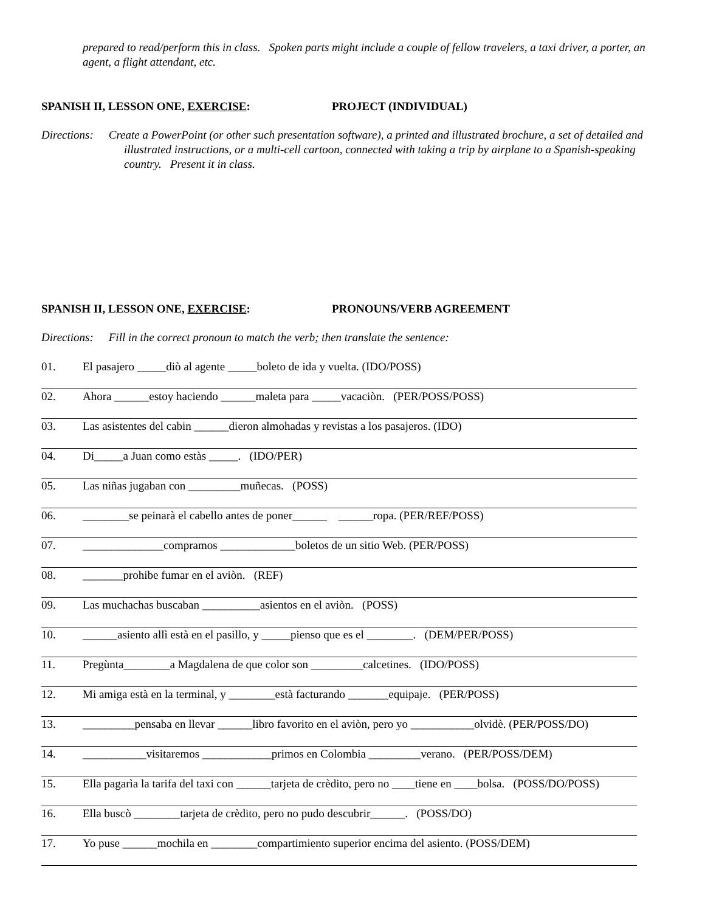prepared to read/perform this in class. Spoken parts might include a couple of fellow travelers, a taxi driver, a porter, an agent, a flight attendant, etc.
SPANISH II, LESSON ONE, EXERCISE: PROJECT (INDIVIDUAL)
Directions: Create a PowerPoint (or other such presentation software), a printed and illustrated brochure, a set of detailed and illustrated instructions, or a multi-cell cartoon, connected with taking a trip by airplane to a Spanish-speaking country. Present it in class.
SPANISH II, LESSON ONE, EXERCISE: PRONOUNS/VERB AGREEMENT
Directions: Fill in the correct pronoun to match the verb; then translate the sentence:
01. El pasajero _____diò al agente _____boleto de ida y vuelta. (IDO/POSS)
02. Ahora ______estoy haciendo ______maleta para _____vacaciòn. (PER/POSS/POSS)
03. Las asistentes del cabin ______dieron almohadas y revistas a los pasajeros. (IDO)
04. Di_____a Juan como estàs _____. (IDO/PER)
05. Las niñas jugaban con _________muñecas. (POSS)
06. ________se peinarà el cabello antes de poner______ ______ropa. (PER/REF/POSS)
07. ______________compramos _____________boletos de un sitio Web. (PER/POSS)
08. _______prohibe fumar en el aviòn. (REF)
09. Las muchachas buscaban __________asientos en el aviòn. (POSS)
10. ______asiento allì està en el pasillo, y _____pienso que es el ________. (DEM/PER/POSS)
11. Pregùnta________a Magdalena de que color son _________calcetines. (IDO/POSS)
12. Mi amiga està en la terminal, y ________està facturando _______equipaje. (PER/POSS)
13. _________pensaba en llevar ______libro favorito en el aviòn, pero yo ___________olvidè. (PER/POSS/DO)
14. ___________visitaremos ____________primos en Colombia _________verano. (PER/POSS/DEM)
15. Ella pagarìa la tarifa del taxi con ______tarjeta de crèdito, pero no ____tiene en ____bolsa. (POSS/DO/POSS)
16. Ella buscò ________tarjeta de crèdito, pero no pudo descubrir______. (POSS/DO)
17. Yo puse ______mochila en ________compartimiento superior encima del asiento. (POSS/DEM)